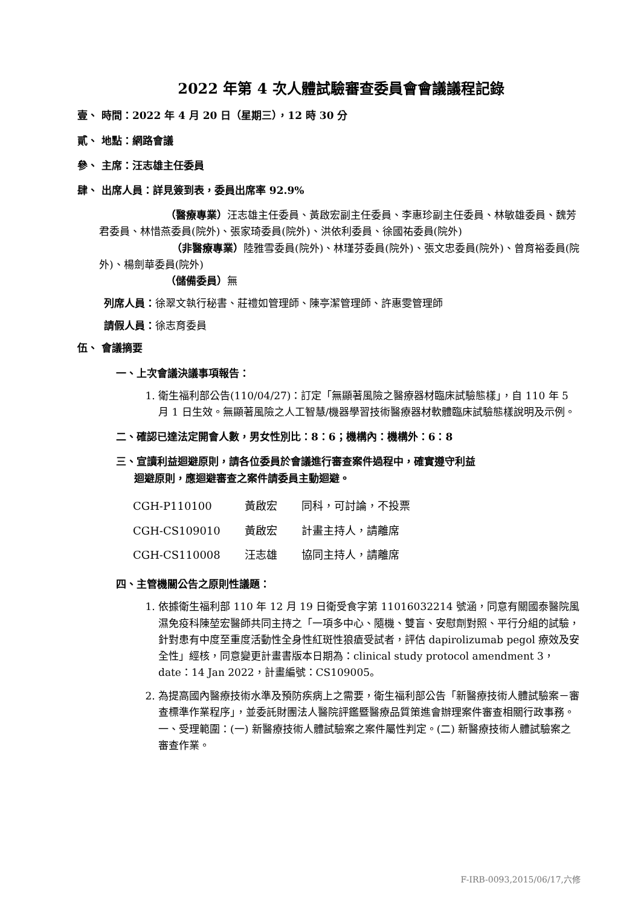2022 年第 4 次人體試驗審查委員會會議議程記錄
壹、 時間：2022 年 4 月 20 日（星期三），12 時 30 分
貳、 地點：網路會議
參、 主席：汪志雄主任委員
肆、 出席人員：詳見簽到表，委員出席率 92.9%
（醫療專業）汪志雄主任委員、黃啟宏副主任委員、李惠珍副主任委員、林敏雄委員、魏芳君委員、林惜燕委員(院外)、張家琦委員(院外)、洪依利委員、徐國祐委員(院外)
（非醫療專業）陸雅雪委員(院外)、林瑾芬委員(院外)、張文忠委員(院外)、曾育裕委員(院外)、楊劍華委員(院外)
（儲備委員）無
列席人員：徐翠文執行秘書、莊禮如管理師、陳亭潔管理師、許惠雯管理師
請假人員：徐志育委員
伍、 會議摘要
一、上次會議決議事項報告：
1. 衛生福利部公告(110/04/27)：訂定「無顯著風險之醫療器材臨床試驗態樣」，自 110 年 5 月 1 日生效。無顯著風險之人工智慧/機器學習技術醫療器材軟體臨床試驗態樣說明及示例。
二、確認已達法定開會人數，男女性別比：8：6；機構內：機構外：6：8
三、宣讀利益迴避原則，請各位委員於會議進行審查案件過程中，確實遵守利益
迴避原則，應迴避審查之案件請委員主動迴避。
| CGH-P110100 | 黃啟宏 | 同科，可討論，不投票 |
| CGH-CS109010 | 黃啟宏 | 計畫主持人，請離席 |
| CGH-CS110008 | 汪志雄 | 協同主持人，請離席 |
四、主管機關公告之原則性議題：
1. 依據衛生福利部 110 年 12 月 19 日衛受食字第 11016032214 號涵，同意有關國泰醫院風濕免疫科陳堃宏醫師共同主持之「一項多中心、隨機、雙盲、安慰劑對照、平行分組的試驗，針對患有中度至重度活動性全身性紅斑性狼瘡受試者，評估 dapirolizumab pegol 療效及安全性」經核，同意變更計畫書版本日期為：clinical study protocol amendment 3，date：14 Jan 2022，計畫編號：CS109005。
2. 為提高國內醫療技術水準及預防疾病上之需要，衛生福利部公告「新醫療技術人體試驗案－審查標準作業程序」，並委託財團法人醫院評鑑暨醫療品質策進會辦理案件審查相關行政事務。一、受理範圍：(一) 新醫療技術人體試驗案之案件屬性判定。(二) 新醫療技術人體試驗案之審查作業。
F-IRB-0093,2015/06/17,六修